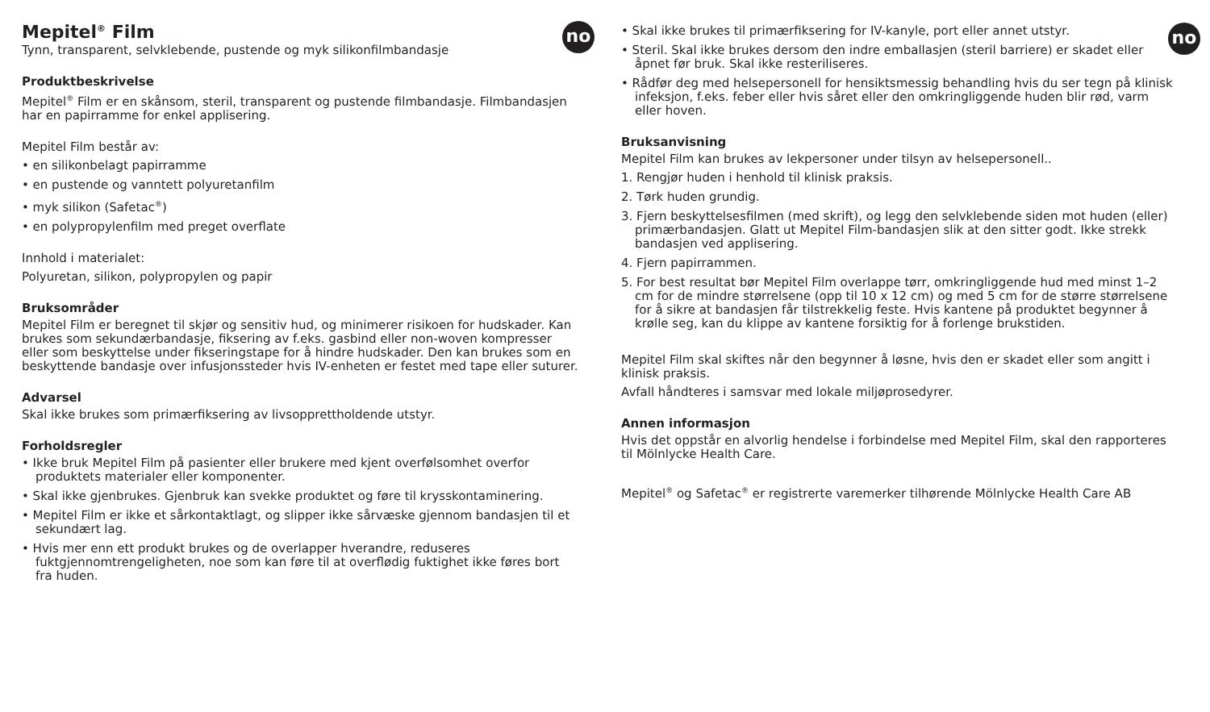no
Mepitel<sup>®</sup> Film
Tynn, transparent, selvklebende, pustende og myk silikonfilmbandasje
Produktbeskrivelse
Mepitel<sup>®</sup> Film er en skånsom, steril, transparent og pustende filmbandasje. Filmbandasjen har en papirramme for enkel applisering.
Mepitel Film består av:
• en silikonbelagt papirramme
• en pustende og vanntett polyuretanfilm
• myk silikon (Safetac<sup>®</sup>)
• en polypropylenfilm med preget overflate
Innhold i materialet:
Polyuretan, silikon, polypropylen og papir
Bruksområder
Mepitel Film er beregnet til skjør og sensitiv hud, og minimerer risikoen for hudskader. Kan brukes som sekundærbandasje, fiksering av f.eks. gasbind eller non-woven kompresser eller som beskyttelse under fikseringstape for å hindre hudskader. Den kan brukes som en beskyttende bandasje over infusjonssteder hvis IV-enheten er festet med tape eller suturer.
Advarsel
Skal ikke brukes som primærfiksering av livsopprettholdende utstyr.
Forholdsregler
• Ikke bruk Mepitel Film på pasienter eller brukere med kjent overfølsomhet overfor produktets materialer eller komponenter.
• Skal ikke gjenbrukes. Gjenbruk kan svekke produktet og føre til krysskontaminering.
• Mepitel Film er ikke et sårkontaktlagt, og slipper ikke sårvæske gjennom bandasjen til et sekundært lag.
• Hvis mer enn ett produkt brukes og de overlapper hverandre, reduseres fuktgjennomtrengeligheten, noe som kan føre til at overflødig fuktighet ikke føres bort fra huden.
no
• Skal ikke brukes til primærfiksering for IV-kanyle, port eller annet utstyr.
• Steril. Skal ikke brukes dersom den indre emballasjen (steril barriere) er skadet eller åpnet før bruk. Skal ikke resteriliseres.
• Rådfør deg med helsepersonell for hensiktsmessig behandling hvis du ser tegn på klinisk infeksjon, f.eks. feber eller hvis såret eller den omkringliggende huden blir rød, varm eller hoven.
Bruksanvisning
Mepitel Film kan brukes av lekpersoner under tilsyn av helsepersonell..
1. Rengjør huden i henhold til klinisk praksis.
2. Tørk huden grundig.
3. Fjern beskyttelsesfilmen (med skrift), og legg den selvklebende siden mot huden (eller) primærbandasjen. Glatt ut Mepitel Film-bandasjen slik at den sitter godt. Ikke strekk bandasjen ved applisering.
4. Fjern papirrammen.
5. For best resultat bør Mepitel Film overlappe tørr, omkringliggende hud med minst 1–2 cm for de mindre størrelsene (opp til 10 x 12 cm) og med 5 cm for de større størrelsene for å sikre at bandasjen får tilstrekkelig feste. Hvis kantene på produktet begynner å krølle seg, kan du klippe av kantene forsiktig for å forlenge brukstiden.
Mepitel Film skal skiftes når den begynner å løsne, hvis den er skadet eller som angitt i klinisk praksis.
Avfall håndteres i samsvar med lokale miljøprosedyrer.
Annen informasjon
Hvis det oppstår en alvorlig hendelse i forbindelse med Mepitel Film, skal den rapporteres til Mölnlycke Health Care.
Mepitel<sup>®</sup> og Safetac<sup>®</sup> er registrerte varemerker tilhørende Mölnlycke Health Care AB